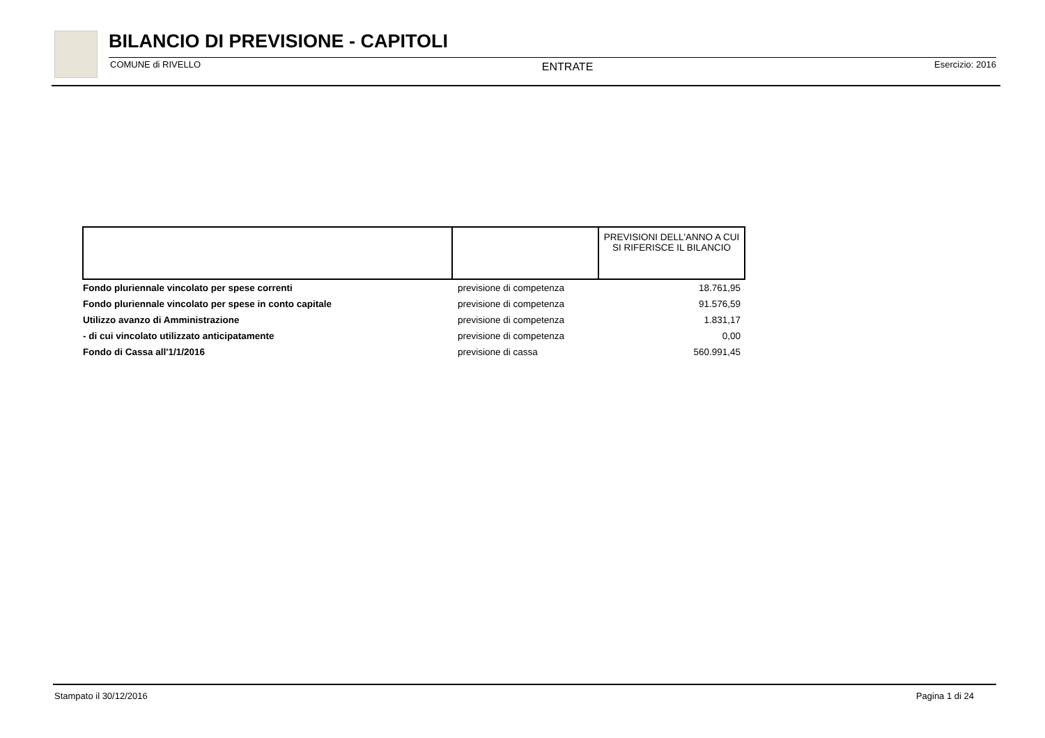BILANCIO DI PREVISIONE - CAPITOLI
COMUNE di RIVELLO ENTRATE Esercizio: 2016
| | | PREVISIONI DELL'ANNO A CUI SI RIFERISCE IL BILANCIO |
| --- | --- | --- |
| Fondo pluriennale vincolato per spese correnti | previsione di competenza | 18.761,95 |
| Fondo pluriennale vincolato per spese in conto capitale | previsione di competenza | 91.576,59 |
| Utilizzo avanzo di Amministrazione | previsione di competenza | 1.831,17 |
| - di cui vincolato utilizzato anticipatamente | previsione di competenza | 0,00 |
| Fondo di Cassa all'1/1/2016 | previsione di cassa | 560.991,45 |
Stampato il 30/12/2016 Pagina 1 di 24